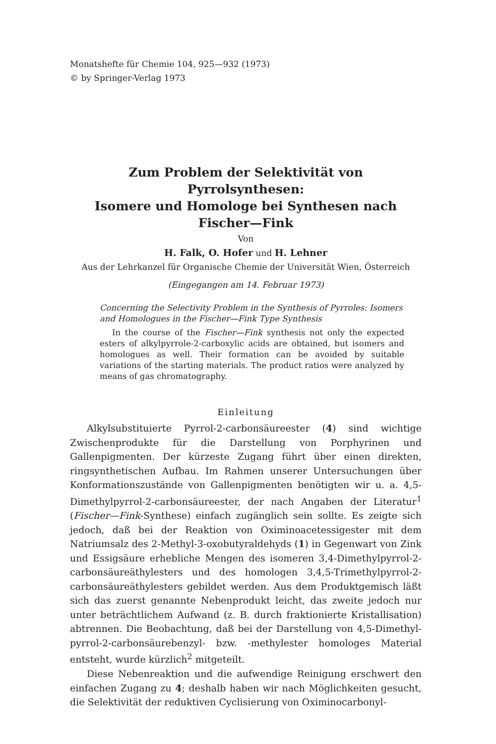Monatshefte für Chemie 104, 925—932 (1973)
© by Springer-Verlag 1973
Zum Problem der Selektivität von Pyrrolsynthesen:
Isomere und Homologe bei Synthesen nach Fischer—Fink
Von
H. Falk, O. Hofer und H. Lehner
Aus der Lehrkanzel für Organische Chemie der Universität Wien, Österreich
(Eingegangen am 14. Februar 1973)
Concerning the Selectivity Problem in the Synthesis of Pyrroles: Isomers and Homologues in the Fischer—Fink Type Synthesis
In the course of the Fischer—Fink synthesis not only the expected esters of alkylpyrrole-2-carboxylic acids are obtained, but isomers and homologues as well. Their formation can be avoided by suitable variations of the starting materials. The product ratios were analyzed by means of gas chromatography.
Einleitung
Alkylsubstituierte Pyrrol-2-carbonsäureester (4) sind wichtige Zwischenprodukte für die Darstellung von Porphyrinen und Gallenpigmenten. Der kürzeste Zugang führt über einen direkten, ringsynthetischen Aufbau. Im Rahmen unserer Untersuchungen über Konformationszustände von Gallenpigmenten benötigten wir u. a. 4,5-Dimethylpyrrol-2-carbonsäureester, der nach Angaben der Literatur<sup>1</sup> (Fischer—Fink-Synthese) einfach zugänglich sein sollte. Es zeigte sich jedoch, daß bei der Reaktion von Oximinoacetessigester mit dem Natriumsalz des 2-Methyl-3-oxobutyraldehyds (1) in Gegenwart von Zink und Essigsäure erhebliche Mengen des isomeren 3,4-Dimethylpyrrol-2-carbonsäureäthylesters und des homologen 3,4,5-Trimethylpyrrol-2-carbonsäureäthylesters gebildet werden. Aus dem Produktgemisch läßt sich das zuerst genannte Nebenprodukt leicht, das zweite jedoch nur unter beträchtlichem Aufwand (z. B. durch fraktionierte Kristallisation) abtrennen. Die Beobachtung, daß bei der Darstellung von 4,5-Dimethyl-pyrrol-2-carbonsäurebenzyl- bzw. -methylester homologes Material entsteht, wurde kürzlich<sup>2</sup> mitgeteilt.
Diese Nebenreaktion und die aufwendige Reinigung erschwert den einfachen Zugang zu 4; deshalb haben wir nach Möglichkeiten gesucht, die Selektivität der reduktiven Cyclisierung von Oximinocarbonyl-